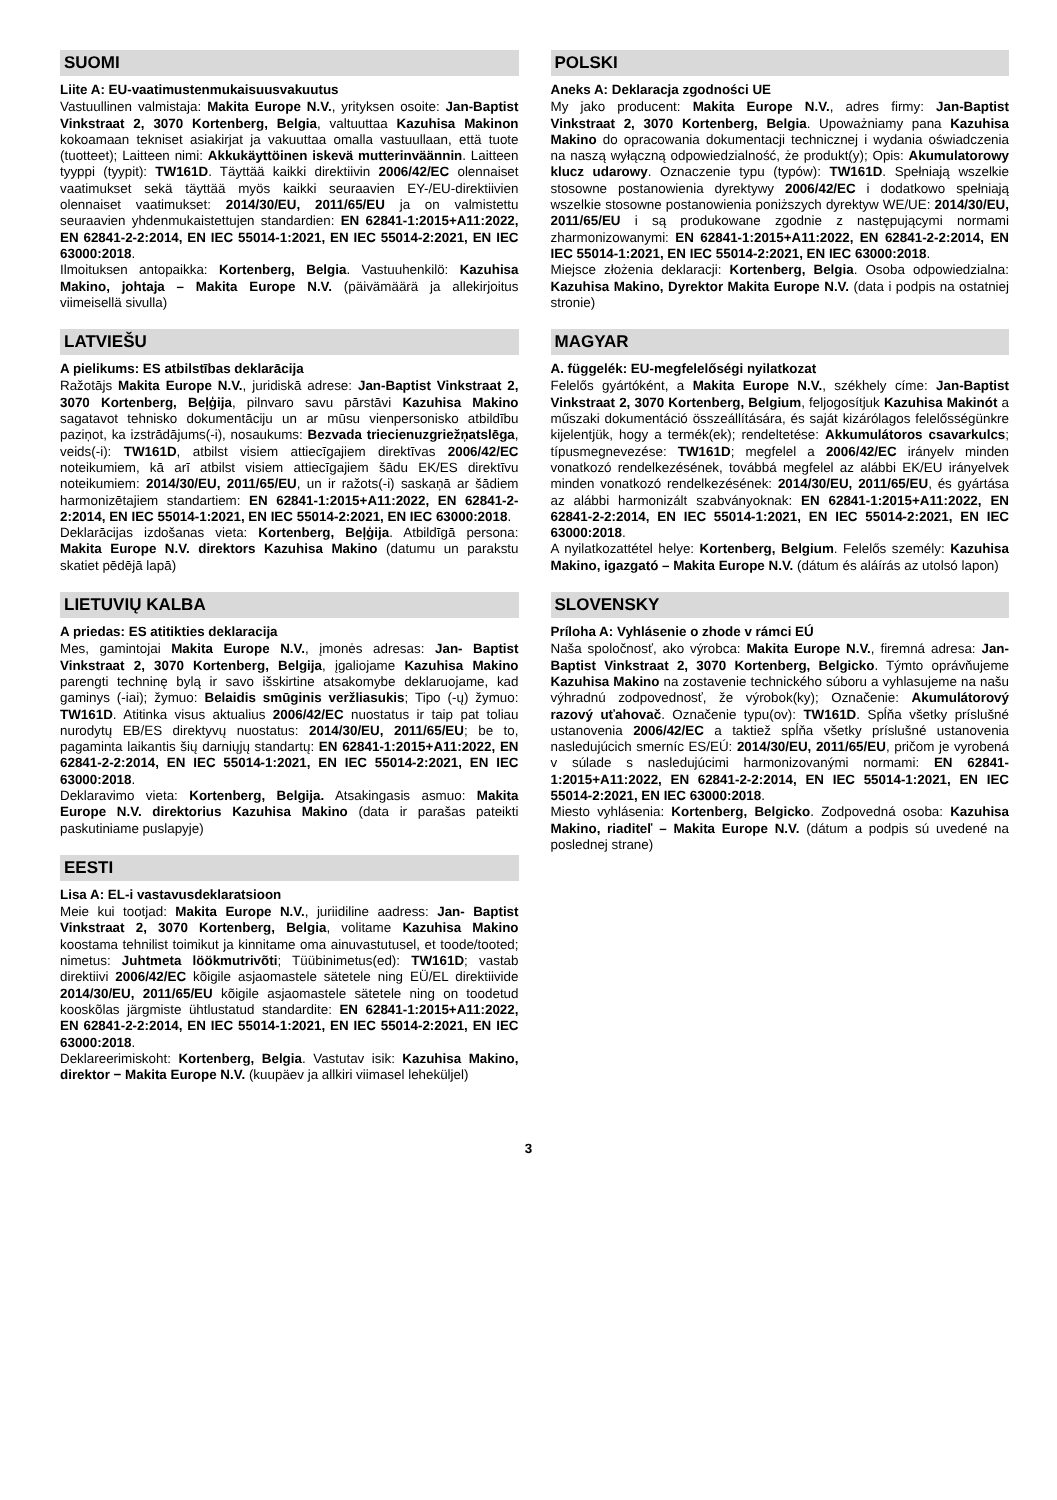SUOMI
Liite A: EU-vaatimustenmukaisuusvakuutus
Vastuullinen valmistaja: Makita Europe N.V., yrityksen osoite: Jan-Baptist Vinkstraat 2, 3070 Kortenberg, Belgia, valtuuttaa Kazuhisa Makinon kokoamaan tekniset asiakirjat ja vakuuttaa omalla vastuullaan, että tuote (tuotteet); Laitteen nimi: Akkukäyttöinen iskevä mutterinväännin. Laitteen tyyppi (tyypit): TW161D. Täyttää kaikki direktiivin 2006/42/EC olennaiset vaatimukset sekä täyttää myös kaikki seuraavien EY-/EU-direktiivien olennaiset vaatimukset: 2014/30/EU, 2011/65/EU ja on valmistettu seuraavien yhdenmukaistettujen standardien: EN 62841-1:2015+A11:2022, EN 62841-2-2:2014, EN IEC 55014-1:2021, EN IEC 55014-2:2021, EN IEC 63000:2018.
Ilmoituksen antopaikka: Kortenberg, Belgia. Vastuuhenkilö: Kazuhisa Makino, johtaja – Makita Europe N.V. (päivämäärä ja allekirjoitus viimeisellä sivulla)
LATVIEŠU
A pielikums: ES atbilstības deklarācija
Ražotājs Makita Europe N.V., juridiskā adrese: Jan-Baptist Vinkstraat 2, 3070 Kortenberg, Beļģija, pilnvaro savu pārstāvi Kazuhisa Makino sagatavot tehnisko dokumentāciju un ar mūsu vienpersonisko atbildību paziņot, ka izstrādājums(-i), nosaukums: Bezvada triecienuzgriežņatslēga, veids(-i): TW161D, atbilst visiem attiecīgajiem direktīvas 2006/42/EC noteikumiem, kā arī atbilst visiem attiecīgajiem šādu EK/ES direktīvu noteikumiem: 2014/30/EU, 2011/65/EU, un ir ražots(-i) saskaņā ar šādiem harmonizētajiem standartiem: EN 62841-1:2015+A11:2022, EN 62841-2-2:2014, EN IEC 55014-1:2021, EN IEC 55014-2:2021, EN IEC 63000:2018.
Deklarācijas izdošanas vieta: Kortenberg, Beļģija. Atbildīgā persona: Makita Europe N.V. direktors Kazuhisa Makino (datumu un parakstu skatiet pēdējā lapā)
LIETUVIŲ KALBA
A priedas: ES atitikties deklaracija
Mes, gamintojai Makita Europe N.V., įmonės adresas: Jan- Baptist Vinkstraat 2, 3070 Kortenberg, Belgija, įgaliojame Kazuhisa Makino parengti techninę bylą ir savo išskirtine atsakomybe deklaruojame, kad gaminys (-iai); žymuo: Belaidis smūginis veržliasukis; Tipo (-ų) žymuo: TW161D. Atitinka visus aktualius 2006/42/EC nuostatus ir taip pat toliau nurodytų EB/ES direktyvų nuostatus: 2014/30/EU, 2011/65/EU; be to, pagaminta laikantis šių darniųjų standartų: EN 62841-1:2015+A11:2022, EN 62841-2-2:2014, EN IEC 55014-1:2021, EN IEC 55014-2:2021, EN IEC 63000:2018.
Deklaravimo vieta: Kortenberg, Belgija. Atsakingasis asmuo: Makita Europe N.V. direktorius Kazuhisa Makino (data ir parašas pateikti paskutiniame puslapyje)
EESTI
Lisa A: EL-i vastavusdeklaratsioon
Meie kui tootjad: Makita Europe N.V., juriidiline aadress: Jan- Baptist Vinkstraat 2, 3070 Kortenberg, Belgia, volitame Kazuhisa Makino koostama tehnilist toimikut ja kinnitame oma ainuvastutusel, et toode/tooted; nimetus: Juhtmeta löökmutrivõti; Tüübinimetus(ed): TW161D; vastab direktiivi 2006/42/EC kõigile asjaomastele sätetele ning EÜ/EL direktiivide 2014/30/EU, 2011/65/EU kõigile asjaomastele sätetele ning on toodetud kooskõlas järgmiste ühtlustatud standardite: EN 62841-1:2015+A11:2022, EN 62841-2-2:2014, EN IEC 55014-1:2021, EN IEC 55014-2:2021, EN IEC 63000:2018.
Deklareerimiskoht: Kortenberg, Belgia. Vastutav isik: Kazuhisa Makino, direktor − Makita Europe N.V. (kuupäev ja allkiri viimasel leheküljel)
POLSKI
Aneks A: Deklaracja zgodności UE
My jako producent: Makita Europe N.V., adres firmy: Jan-Baptist Vinkstraat 2, 3070 Kortenberg, Belgia. Upoważniamy pana Kazuhisa Makino do opracowania dokumentacji technicznej i wydania oświadczenia na naszą wyłączną odpowiedzialność, że produkt(y); Opis: Akumulatorowy klucz udarowy. Oznaczenie typu (typów): TW161D. Spełniają wszelkie stosowne postanowienia dyrektywy 2006/42/EC i dodatkowo spełniają wszelkie stosowne postanowienia poniższych dyrektyw WE/UE: 2014/30/EU, 2011/65/EU i są produkowane zgodnie z następującymi normami zharmonizowanymi: EN 62841-1:2015+A11:2022, EN 62841-2-2:2014, EN IEC 55014-1:2021, EN IEC 55014-2:2021, EN IEC 63000:2018.
Miejsce złożenia deklaracji: Kortenberg, Belgia. Osoba odpowiedzialna: Kazuhisa Makino, Dyrektor Makita Europe N.V. (data i podpis na ostatniej stronie)
MAGYAR
A. függelék: EU-megfelelőségi nyilatkozat
Felelős gyártóként, a Makita Europe N.V., székhely címe: Jan-Baptist Vinkstraat 2, 3070 Kortenberg, Belgium, feljogosítjuk Kazuhisa Makinót a műszaki dokumentáció összeállítására, és saját kizárólagos felelősségünkre kijelentjük, hogy a termék(ek); rendeltetése: Akkumulátoros csavarkulcs; típusmegnevezése: TW161D; megfelel a 2006/42/EC irányelv minden vonatkozó rendelkezésének, továbbá megfelel az alábbi EK/EU irányelvek minden vonatkozó rendelkezésének: 2014/30/EU, 2011/65/EU, és gyártása az alábbi harmonizált szabványoknak: EN 62841-1:2015+A11:2022, EN 62841-2-2:2014, EN IEC 55014-1:2021, EN IEC 55014-2:2021, EN IEC 63000:2018.
A nyilatkozattétel helye: Kortenberg, Belgium. Felelős személy: Kazuhisa Makino, igazgató – Makita Europe N.V. (dátum és aláírás az utolsó lapon)
SLOVENSKY
Príloha A: Vyhlásenie o zhode v rámci EÚ
Naša spoločnosť, ako výrobca: Makita Europe N.V., firemná adresa: Jan-Baptist Vinkstraat 2, 3070 Kortenberg, Belgicko. Týmto oprávňujeme Kazuhisa Makino na zostavenie technického súboru a vyhlasujeme na našu výhradnú zodpovednosť, že výrobok(ky); Označenie: Akumulátorový razový uťahovač. Označenie typu(ov): TW161D. Spĺňa všetky príslušné ustanovenia 2006/42/EC a taktiež spĺňa všetky príslušné ustanovenia nasledujúcich smerníc ES/EÚ: 2014/30/EU, 2011/65/EU, pričom je vyrobená v súlade s nasledujúcimi harmonizovanými normami: EN 62841-1:2015+A11:2022, EN 62841-2-2:2014, EN IEC 55014-1:2021, EN IEC 55014-2:2021, EN IEC 63000:2018.
Miesto vyhlásenia: Kortenberg, Belgicko. Zodpovedná osoba: Kazuhisa Makino, riaditeľ – Makita Europe N.V. (dátum a podpis sú uvedené na poslednej strane)
3